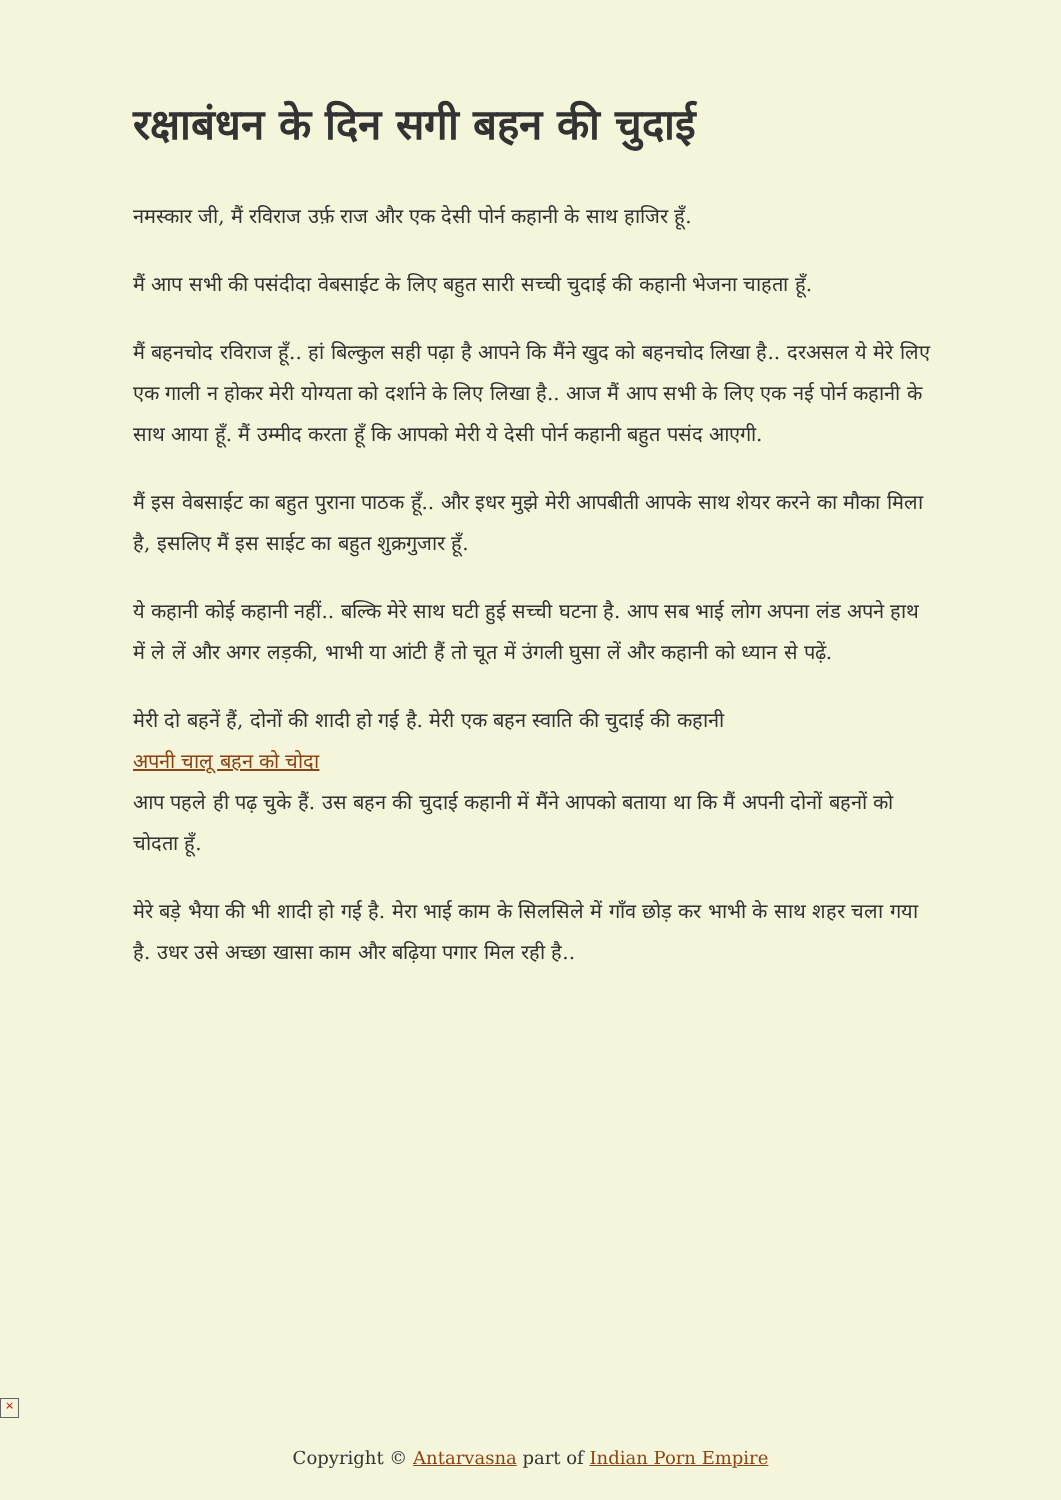रक्षाबंधन के दिन सगी बहन की चुदाई
नमस्कार जी, मैं रविराज उर्फ़ राज और एक देसी पोर्न कहानी के साथ हाजिर हूँ.
मैं आप सभी की पसंदीदा वेबसाईट के लिए बहुत सारी सच्ची चुदाई की कहानी भेजना चाहता हूँ.
मैं बहनचोद रविराज हूँ.. हां बिल्कुल सही पढ़ा है आपने कि मैंने खुद को बहनचोद लिखा है.. दरअसल ये मेरे लिए एक गाली न होकर मेरी योग्यता को दर्शाने के लिए लिखा है.. आज मैं आप सभी के लिए एक नई पोर्न कहानी के साथ आया हूँ. मैं उम्मीद करता हूँ कि आपको मेरी ये देसी पोर्न कहानी बहुत पसंद आएगी.
मैं इस वेबसाईट का बहुत पुराना पाठक हूँ.. और इधर मुझे मेरी आपबीती आपके साथ शेयर करने का मौका मिला है, इसलिए मैं इस साईट का बहुत शुक्रगुजार हूँ.
ये कहानी कोई कहानी नहीं.. बल्कि मेरे साथ घटी हुई सच्ची घटना है. आप सब भाई लोग अपना लंड अपने हाथ में ले लें और अगर लड़की, भाभी या आंटी हैं तो चूत में उंगली घुसा लें और कहानी को ध्यान से पढ़ें.
मेरी दो बहनें हैं, दोनों की शादी हो गई है. मेरी एक बहन स्वाति की चुदाई की कहानी
अपनी चालू बहन को चोदा
आप पहले ही पढ़ चुके हैं. उस बहन की चुदाई कहानी में मैंने आपको बताया था कि मैं अपनी दोनों बहनों को चोदता हूँ.
मेरे बड़े भैया की भी शादी हो गई है. मेरा भाई काम के सिलसिले में गाँव छोड़ कर भाभी के साथ शहर चला गया है. उधर उसे अच्छा खासा काम और बढ़िया पगार मिल रही है..
×
Copyright © Antarvasna part of Indian Porn Empire